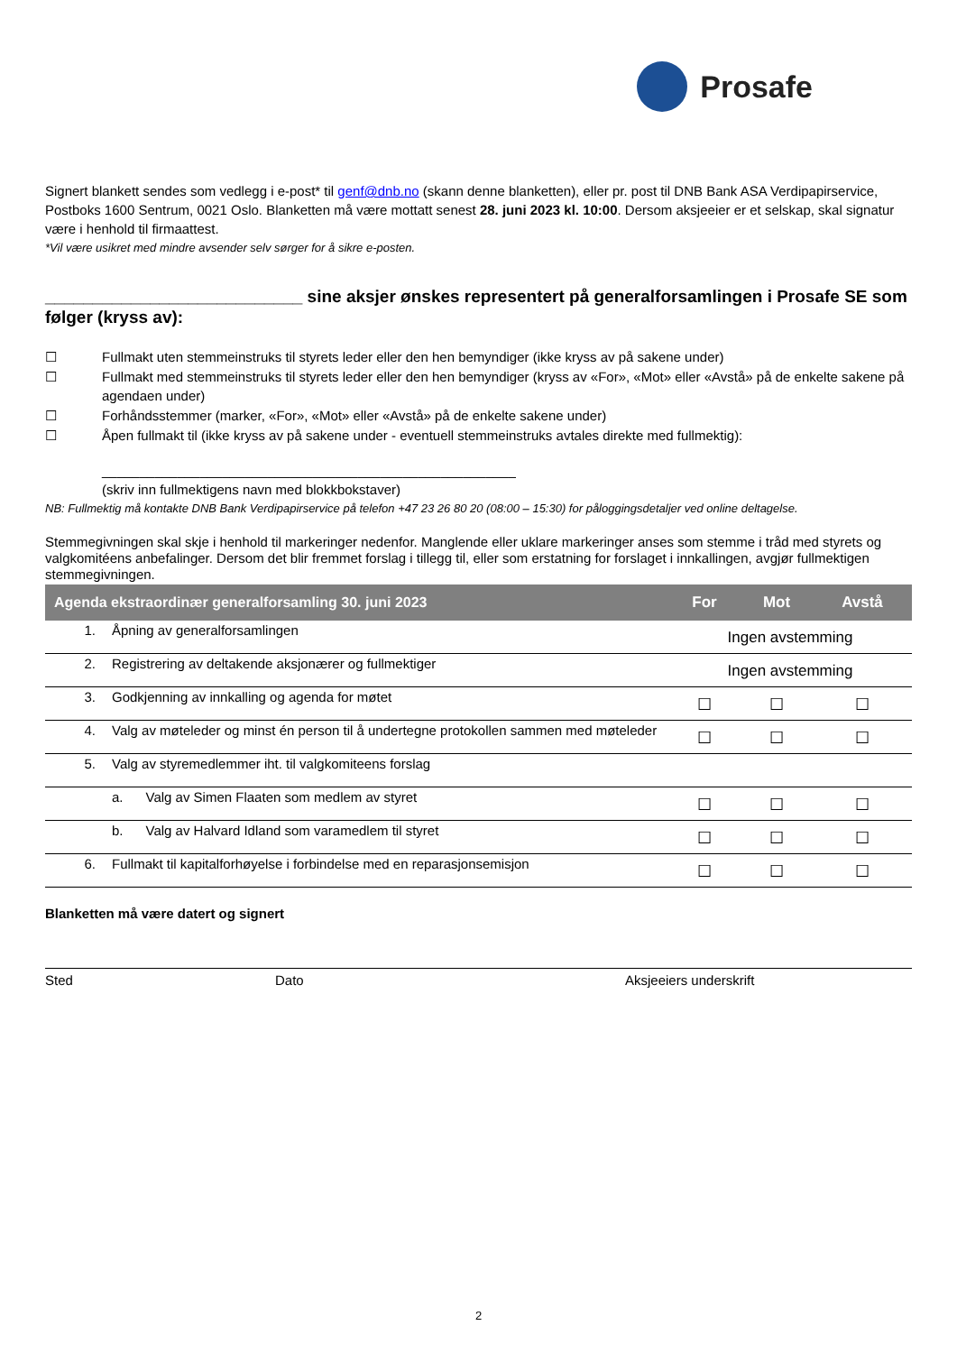Prosafe
Signert blankett sendes som vedlegg i e-post* til genf@dnb.no (skann denne blanketten), eller pr. post til DNB Bank ASA Verdipapirservice, Postboks 1600 Sentrum, 0021 Oslo. Blanketten må være mottatt senest 28. juni 2023 kl. 10:00. Dersom aksjeeier er et selskap, skal signatur være i henhold til firmaattest.
*Vil være usikret med mindre avsender selv sørger for å sikre e-posten.
___________________________ sine aksjer ønskes representert på generalforsamlingen i Prosafe SE som følger (kryss av):
☐ Fullmakt uten stemmeinstruks til styrets leder eller den hen bemyndiger (ikke kryss av på sakene under)
☐ Fullmakt med stemmeinstruks til styrets leder eller den hen bemyndiger (kryss av «For», «Mot» eller «Avstå» på de enkelte sakene på agendaen under)
☐ Forhåndsstemmer (marker, «For», «Mot» eller «Avstå» på de enkelte sakene under)
☐ Åpen fullmakt til (ikke kryss av på sakene under - eventuell stemmeinstruks avtales direkte med fullmektig):
_______________________________________________________
(skriv inn fullmektigens navn med blokkbokstaver)
NB: Fullmektig må kontakte DNB Bank Verdipapirservice på telefon +47 23 26 80 20 (08:00 – 15:30) for påloggingsdetaljer ved online deltagelse.
Stemmegivningen skal skje i henhold til markeringer nedenfor. Manglende eller uklare markeringer anses som stemme i tråd med styrets og valgkomitéens anbefalinger. Dersom det blir fremmet forslag i tillegg til, eller som erstatning for forslaget i innkallingen, avgjør fullmektigen stemmegivningen.
| Agenda ekstraordinær generalforsamling 30. juni 2023 | | For | Mot | Avstå |
| --- | --- | --- | --- | --- |
| 1. | Åpning av generalforsamlingen | Ingen avstemming | | |
| 2. | Registrering av deltakende aksjonærer og fullmektiger | Ingen avstemming | | |
| 3. | Godkjenning av innkalling og agenda for møtet | ☐ | ☐ | ☐ |
| 4. | Valg av møteleder og minst én person til å undertegne protokollen sammen med møteleder | ☐ | ☐ | ☐ |
| 5. | Valg av styremedlemmer iht. til valgkomiteens forslag | | | |
| | a. Valg av Simen Flaaten som medlem av styret | ☐ | ☐ | ☐ |
| | b. Valg av Halvard Idland som varamedlem til styret | ☐ | ☐ | ☐ |
| 6. | Fullmakt til kapitalforhøyelse i forbindelse med en reparasjonsemisjon | ☐ | ☐ | ☐ |
Blanketten må være datert og signert
Sted Dato Aksjeeiers underskrift
2